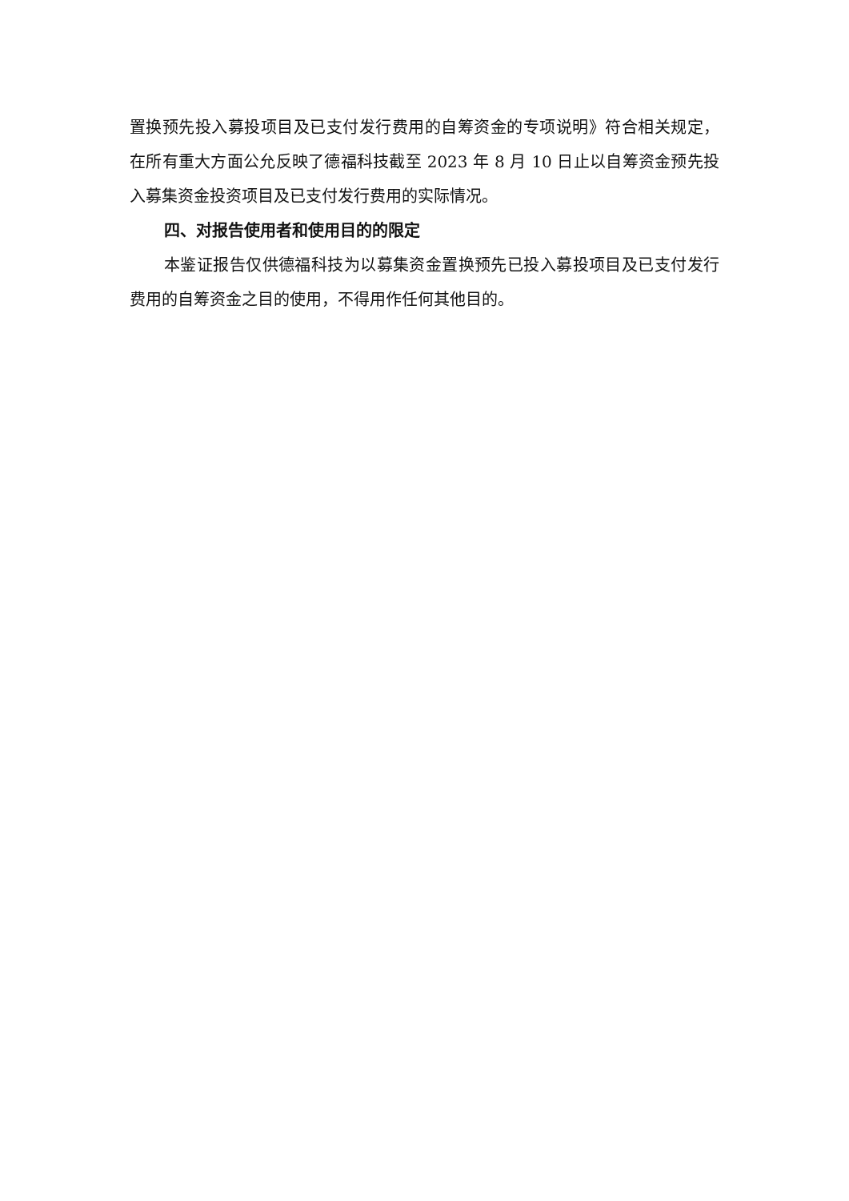置换预先投入募投项目及已支付发行费用的自筹资金的专项说明》符合相关规定，在所有重大方面公允反映了德福科技截至 2023 年 8 月 10 日止以自筹资金预先投入募集资金投资项目及已支付发行费用的实际情况。
四、对报告使用者和使用目的的限定
本鉴证报告仅供德福科技为以募集资金置换预先已投入募投项目及已支付发行费用的自筹资金之目的使用，不得用作任何其他目的。